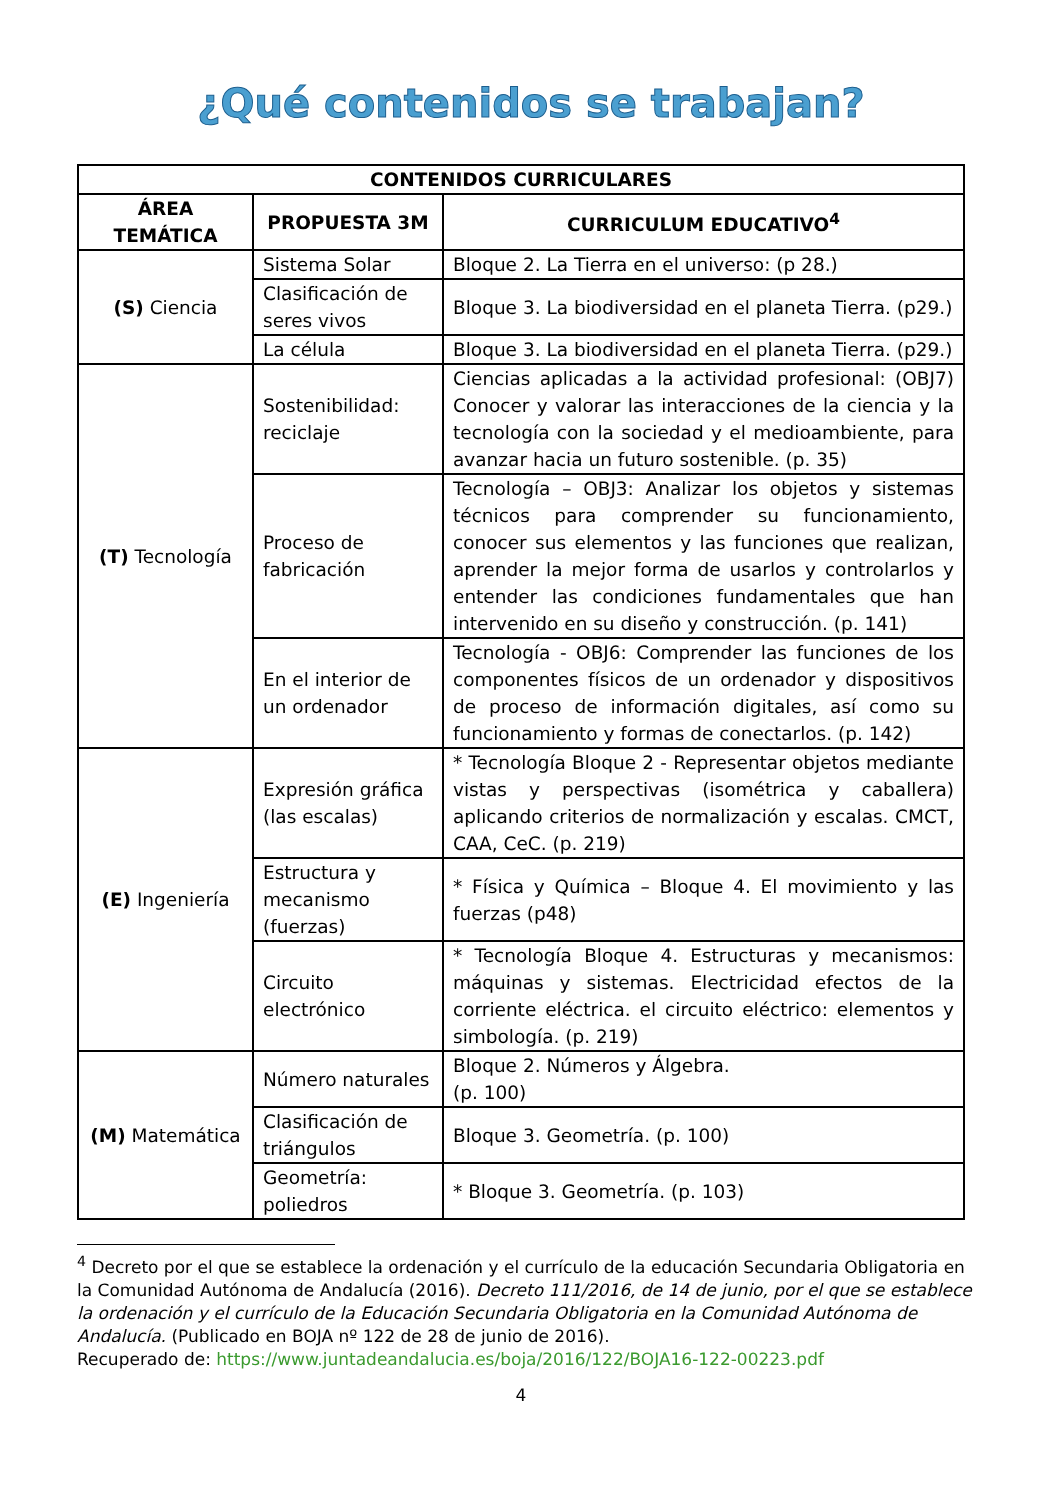¿Qué contenidos se trabajan?
| CONTENIDOS CURRICULARES | | |
| --- | --- | --- |
| ÁREA TEMÁTICA | PROPUESTA 3M | CURRICULUM EDUCATIVO<sup>4</sup> |
| (S) Ciencia | Sistema Solar | Bloque 2. La Tierra en el universo: (p 28.) |
| | Clasificación de seres vivos | Bloque 3. La biodiversidad en el planeta Tierra. (p29.) |
| | La célula | Bloque 3. La biodiversidad en el planeta Tierra. (p29.) |
| (T) Tecnología | Sostenibilidad: reciclaje | Ciencias aplicadas a la actividad profesional: (OBJ7) Conocer y valorar las interacciones de la ciencia y la tecnología con la sociedad y el medioambiente, para avanzar hacia un futuro sostenible. (p. 35) |
| | Proceso de fabricación | Tecnología – OBJ3: Analizar los objetos y sistemas técnicos para comprender su funcionamiento, conocer sus elementos y las funciones que realizan, aprender la mejor forma de usarlos y controlarlos y entender las condiciones fundamentales que han intervenido en su diseño y construcción. (p. 141) |
| | En el interior de un ordenador | Tecnología - OBJ6: Comprender las funciones de los componentes físicos de un ordenador y dispositivos de proceso de información digitales, así como su funcionamiento y formas de conectarlos. (p. 142) |
| (E) Ingeniería | Expresión gráfica (las escalas) | * Tecnología Bloque 2 - Representar objetos mediante vistas y perspectivas (isométrica y caballera) aplicando criterios de normalización y escalas. CMCT, CAA, CeC. (p. 219) |
| | Estructura y mecanismo (fuerzas) | * Física y Química – Bloque 4. El movimiento y las fuerzas (p48) |
| | Circuito electrónico | * Tecnología Bloque 4. Estructuras y mecanismos: máquinas y sistemas. Electricidad efectos de la corriente eléctrica. el circuito eléctrico: elementos y simbología. (p. 219) |
| (M) Matemática | Número naturales | Bloque 2. Números y Álgebra. (p. 100) |
| | Clasificación de triángulos | Bloque 3. Geometría. (p. 100) |
| | Geometría: poliedros | * Bloque 3. Geometría. (p. 103) |
<sup>4</sup> Decreto por el que se establece la ordenación y el currículo de la educación Secundaria Obligatoria en la Comunidad Autónoma de Andalucía (2016). Decreto 111/2016, de 14 de junio, por el que se establece la ordenación y el currículo de la Educación Secundaria Obligatoria en la Comunidad Autónoma de Andalucía. (Publicado en BOJA nº 122 de 28 de junio de 2016).
Recuperado de: https://www.juntadeandalucia.es/boja/2016/122/BOJA16-122-00223.pdf
4